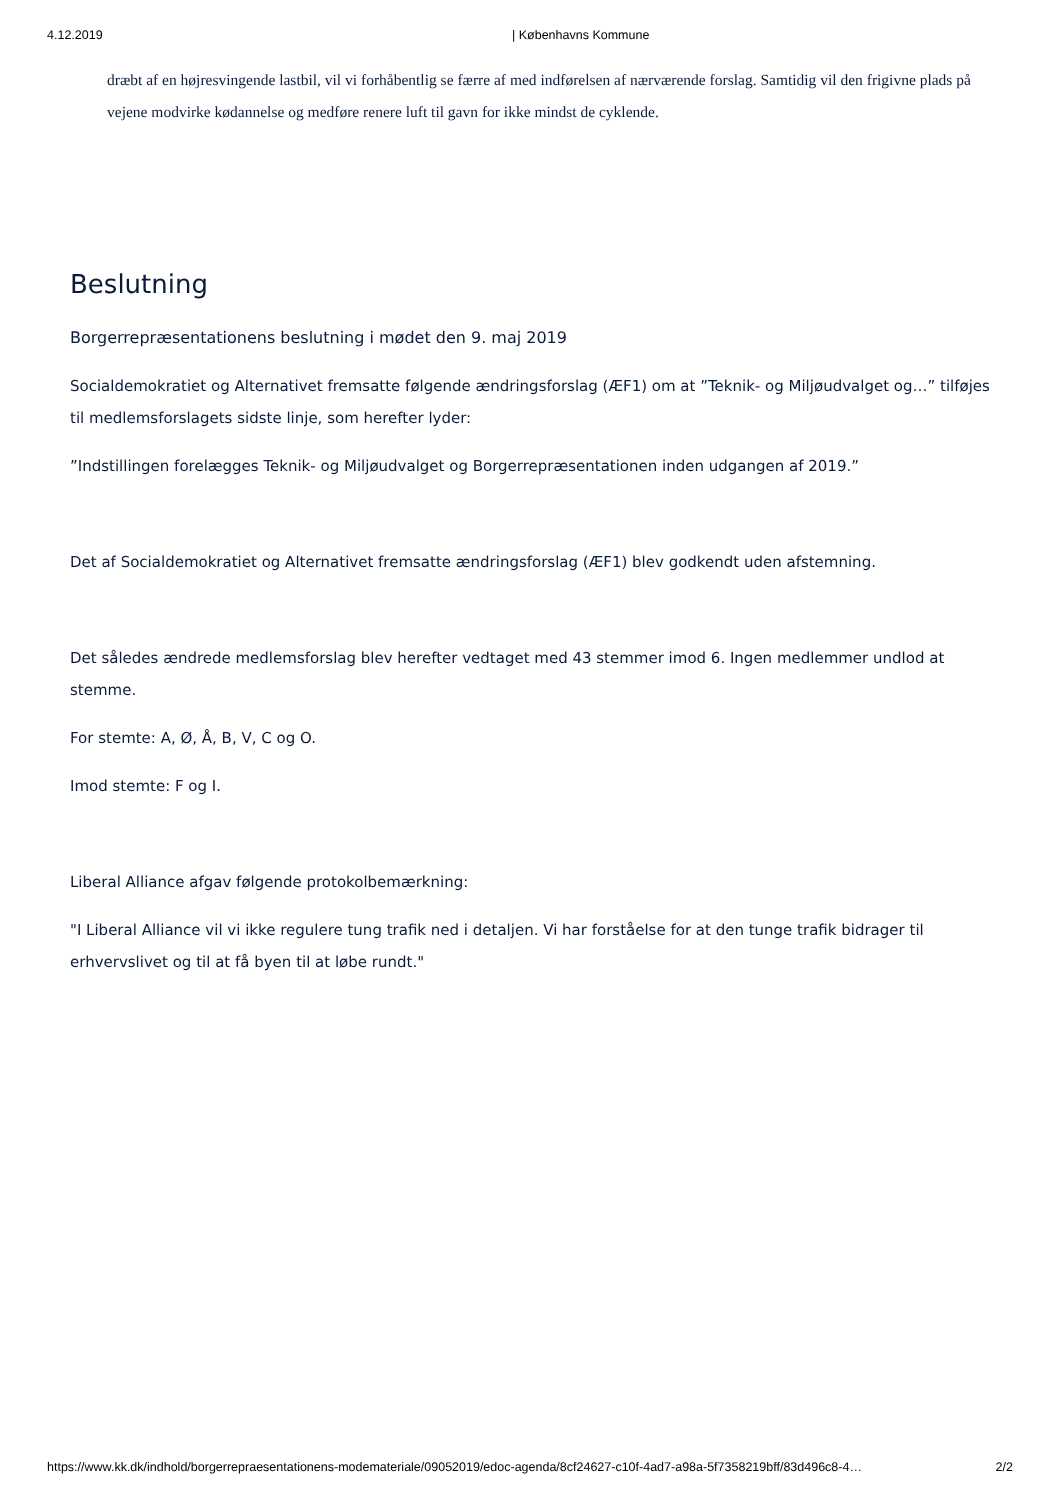4.12.2019 | Københavns Kommune
dræbt af en højresvingende lastbil, vil vi forhåbentlig se færre af med indførelsen af nærværende forslag. Samtidig vil den frigivne plads på vejene modvirke kødannelse og medføre renere luft til gavn for ikke mindst de cyklende.
Beslutning
Borgerrepræsentationens beslutning i mødet den 9. maj 2019
Socialdemokratiet og Alternativet fremsatte følgende ændringsforslag (ÆF1) om at ”Teknik- og Miljøudvalget og…” tilføjes til medlemsforslagets sidste linje, som herefter lyder:
”Indstillingen forelægges Teknik- og Miljøudvalget og Borgerrepræsentationen inden udgangen af 2019.”
Det af Socialdemokratiet og Alternativet fremsatte ændringsforslag (ÆF1) blev godkendt uden afstemning.
Det således ændrede medlemsforslag blev herefter vedtaget med 43 stemmer imod 6. Ingen medlemmer undlod at stemme.
For stemte: A, Ø, Å, B, V, C og O.
Imod stemte: F og I.
Liberal Alliance afgav følgende protokolbemærkning:
"I Liberal Alliance vil vi ikke regulere tung trafik ned i detaljen. Vi har forståelse for at den tunge trafik bidrager til erhvervslivet og til at få byen til at løbe rundt."
https://www.kk.dk/indhold/borgerrepraesentationens-modemateriale/09052019/edoc-agenda/8cf24627-c10f-4ad7-a98a-5f7358219bff/83d496c8-4… 2/2